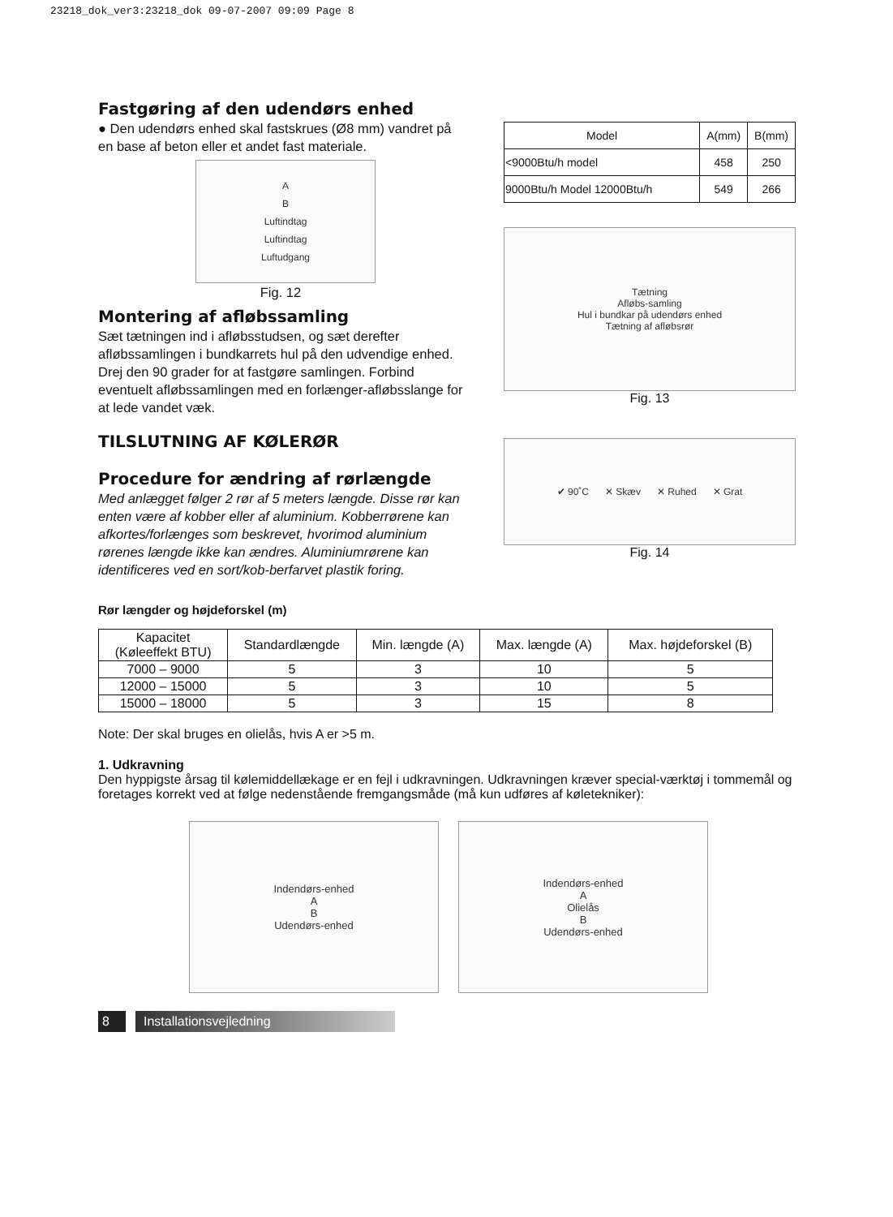23218_dok_ver3:23218_dok 09-07-2007 09:09 Page 8
Fastgøring af den udendørs enhed
● Den udendørs enhed skal fastskrues (Ø8 mm) vandret på en base af beton eller et andet fast materiale.
A
B
Luftindtag
Luftindtag
Luftudgang
Fig. 12
Montering af afløbssamling
Sæt tætningen ind i afløbsstudsen, og sæt derefter afløbssamlingen i bundkarrets hul på den udvendige enhed. Drej den 90 grader for at fastgøre samlingen. Forbind eventuelt afløbssamlingen med en forlænger-afløbsslange for at lede vandet væk.
TILSLUTNING AF KØLERØR
Procedure for ændring af rørlængde
Med anlægget følger 2 rør af 5 meters længde. Disse rør kan enten være af kobber eller af aluminium. Kobberrørene kan afkortes/forlænges som beskrevet, hvorimod aluminium rørenes længde ikke kan ændres. Aluminiumrørene kan identificeres ved en sort/kob-berfarvet plastik foring.
| Model | A(mm) | B(mm) |
| <9000Btu/h model | 458 | 250 |
| 9000Btu/h Model 12000Btu/h | 549 | 266 |
Tætning
Afløbs-samling
Hul i bundkar på udendørs enhed
Tætning af afløbsrør
Fig. 13
✔ 90˚C ✕ Skæv ✕ Ruhed ✕ Grat
Fig. 14
Rør længder og højdeforskel (m)
| Kapacitet (Køleeffekt BTU) | Standardlængde | Min. længde (A) | Max. længde (A) | Max. højdeforskel (B) |
| --- | --- | --- | --- | --- |
| 7000 – 9000 | 5 | 3 | 10 | 5 |
| 12000 – 15000 | 5 | 3 | 10 | 5 |
| 15000 – 18000 | 5 | 3 | 15 | 8 |
Note: Der skal bruges en olielås, hvis A er >5 m.
1. Udkravning
Den hyppigste årsag til kølemiddellækage er en fejl i udkravningen. Udkravningen kræver special-værktøj i tommemål og foretages korrekt ved at følge nedenstående fremgangsmåde (må kun udføres af køletekniker):
Indendørs-enhed
A
B
Udendørs-enhed
Indendørs-enhed
A
Olielås
B
Udendørs-enhed
8 Installationsvejledning